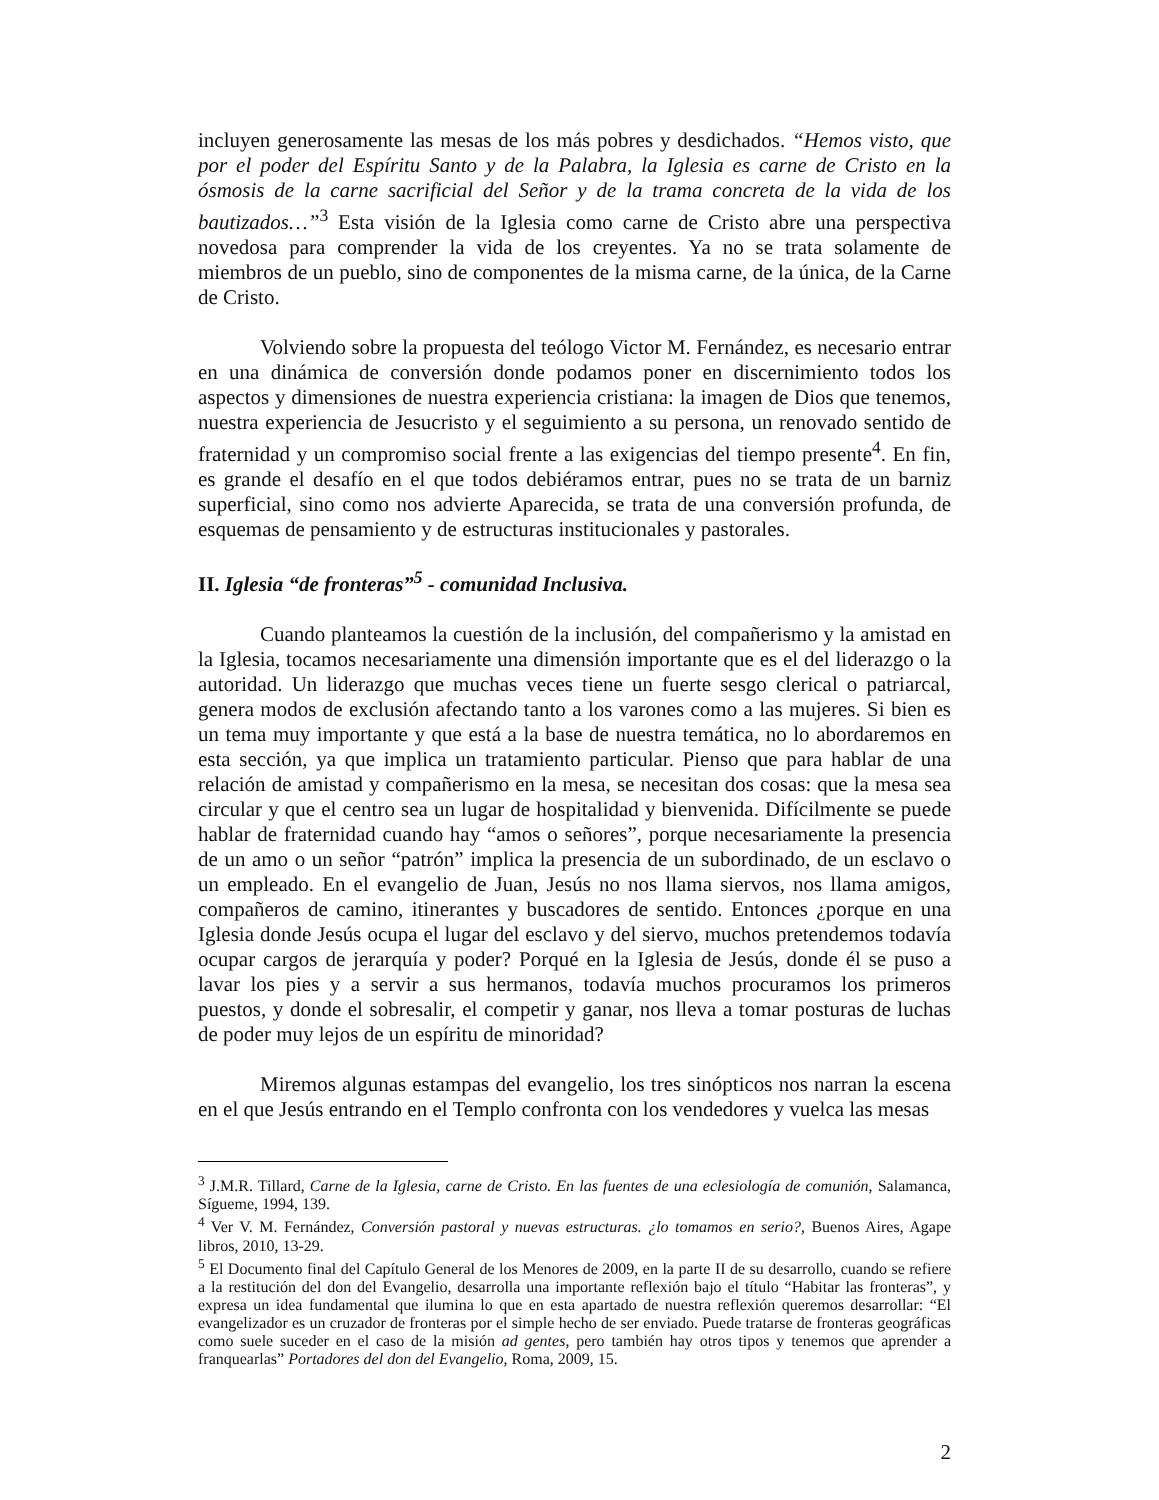incluyen generosamente las mesas de los más pobres y desdichados. “Hemos visto, que por el poder del Espíritu Santo y de la Palabra, la Iglesia es carne de Cristo en la ósmosis de la carne sacrificial del Señor y de la trama concreta de la vida de los bautizados…”<sup>3</sup> Esta visión de la Iglesia como carne de Cristo abre una perspectiva novedosa para comprender la vida de los creyentes. Ya no se trata solamente de miembros de un pueblo, sino de componentes de la misma carne, de la única, de la Carne de Cristo.
Volviendo sobre la propuesta del teólogo Victor M. Fernández, es necesario entrar en una dinámica de conversión donde podamos poner en discernimiento todos los aspectos y dimensiones de nuestra experiencia cristiana: la imagen de Dios que tenemos, nuestra experiencia de Jesucristo y el seguimiento a su persona, un renovado sentido de fraternidad y un compromiso social frente a las exigencias del tiempo presente<sup>4</sup>. En fin, es grande el desafío en el que todos debiéramos entrar, pues no se trata de un barniz superficial, sino como nos advierte Aparecida, se trata de una conversión profunda, de esquemas de pensamiento y de estructuras institucionales y pastorales.
II. Iglesia “de fronteras”<sup>5</sup> - comunidad Inclusiva.
Cuando planteamos la cuestión de la inclusión, del compañerismo y la amistad en la Iglesia, tocamos necesariamente una dimensión importante que es el del liderazgo o la autoridad. Un liderazgo que muchas veces tiene un fuerte sesgo clerical o patriarcal, genera modos de exclusión afectando tanto a los varones como a las mujeres. Si bien es un tema muy importante y que está a la base de nuestra temática, no lo abordaremos en esta sección, ya que implica un tratamiento particular. Pienso que para hablar de una relación de amistad y compañerismo en la mesa, se necesitan dos cosas: que la mesa sea circular y que el centro sea un lugar de hospitalidad y bienvenida. Difícilmente se puede hablar de fraternidad cuando hay “amos o señores”, porque necesariamente la presencia de un amo o un señor “patrón” implica la presencia de un subordinado, de un esclavo o un empleado. En el evangelio de Juan, Jesús no nos llama siervos, nos llama amigos, compañeros de camino, itinerantes y buscadores de sentido. Entonces ¿porque en una Iglesia donde Jesús ocupa el lugar del esclavo y del siervo, muchos pretendemos todavía ocupar cargos de jerarquía y poder? Porqué en la Iglesia de Jesús, donde él se puso a lavar los pies y a servir a sus hermanos, todavía muchos procuramos los primeros puestos, y donde el sobresalir, el competir y ganar, nos lleva a tomar posturas de luchas de poder muy lejos de un espíritu de minoridad?
Miremos algunas estampas del evangelio, los tres sinópticos nos narran la escena en el que Jesús entrando en el Templo confronta con los vendedores y vuelca las mesas
<sup>3</sup> J.M.R. Tillard, Carne de la Iglesia, carne de Cristo. En las fuentes de una eclesiología de comunión, Salamanca, Sígueme, 1994, 139.
<sup>4</sup> Ver V. M. Fernández, Conversión pastoral y nuevas estructuras. ¿lo tomamos en serio?, Buenos Aires, Agape libros, 2010, 13-29.
<sup>5</sup> El Documento final del Capítulo General de los Menores de 2009, en la parte II de su desarrollo, cuando se refiere a la restitución del don del Evangelio, desarrolla una importante reflexión bajo el título “Habitar las fronteras”, y expresa un idea fundamental que ilumina lo que en esta apartado de nuestra reflexión queremos desarrollar: “El evangelizador es un cruzador de fronteras por el simple hecho de ser enviado. Puede tratarse de fronteras geográficas como suele suceder en el caso de la misión ad gentes, pero también hay otros tipos y tenemos que aprender a franquearlas” Portadores del don del Evangelio, Roma, 2009, 15.
2